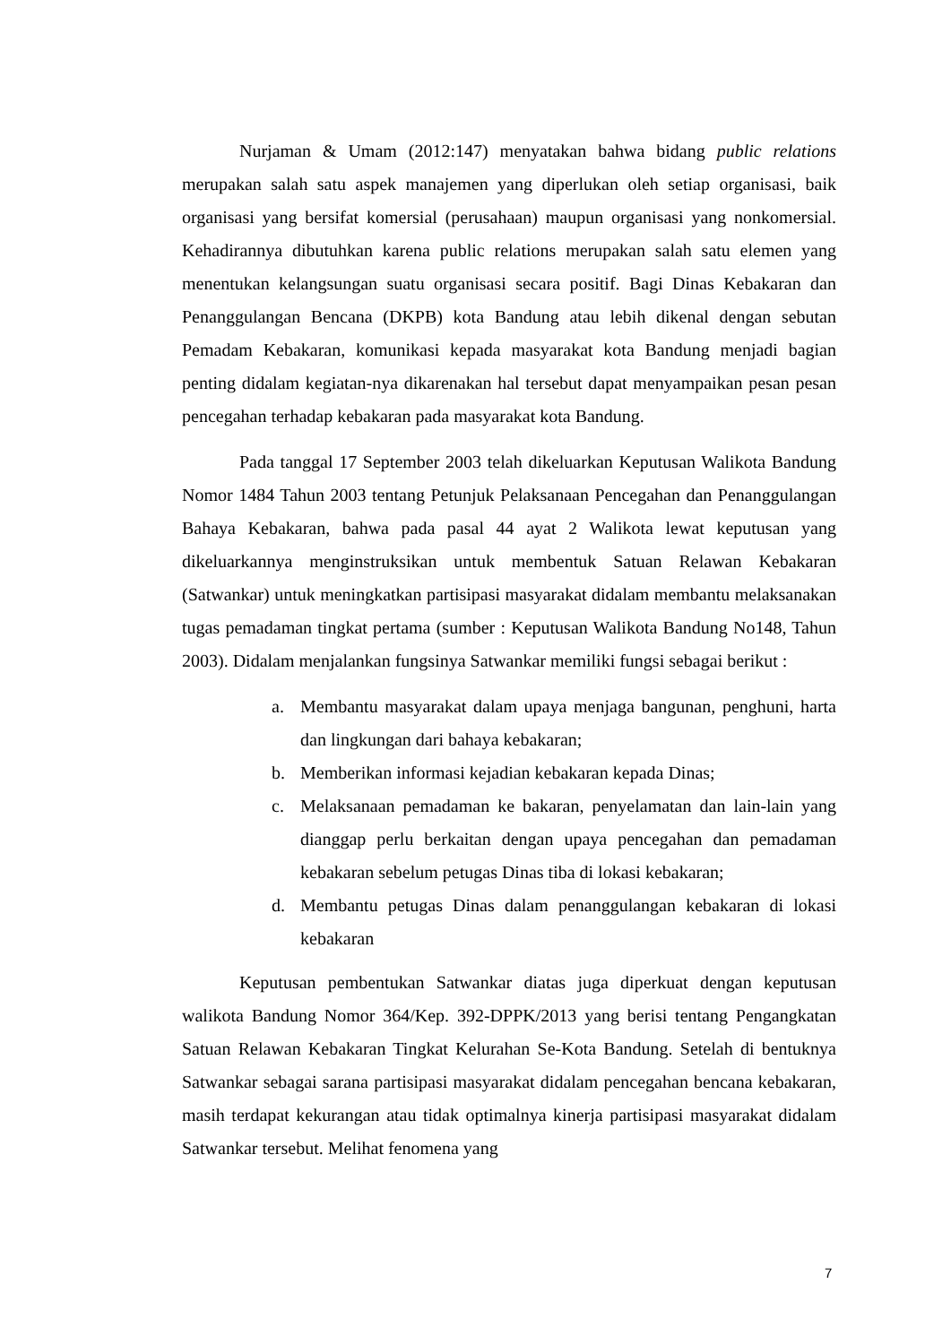Nurjaman & Umam (2012:147) menyatakan bahwa bidang public relations merupakan salah satu aspek manajemen yang diperlukan oleh setiap organisasi, baik organisasi yang bersifat komersial (perusahaan) maupun organisasi yang nonkomersial. Kehadirannya dibutuhkan karena public relations merupakan salah satu elemen yang menentukan kelangsungan suatu organisasi secara positif. Bagi Dinas Kebakaran dan Penanggulangan Bencana (DKPB) kota Bandung atau lebih dikenal dengan sebutan Pemadam Kebakaran, komunikasi kepada masyarakat kota Bandung menjadi bagian penting didalam kegiatan-nya dikarenakan hal tersebut dapat menyampaikan pesan pesan pencegahan terhadap kebakaran pada masyarakat kota Bandung.
Pada tanggal 17 September 2003 telah dikeluarkan Keputusan Walikota Bandung Nomor 1484 Tahun 2003 tentang Petunjuk Pelaksanaan Pencegahan dan Penanggulangan Bahaya Kebakaran, bahwa pada pasal 44 ayat 2 Walikota lewat keputusan yang dikeluarkannya menginstruksikan untuk membentuk Satuan Relawan Kebakaran (Satwankar) untuk meningkatkan partisipasi masyarakat didalam membantu melaksanakan tugas pemadaman tingkat pertama (sumber : Keputusan Walikota Bandung No148, Tahun 2003). Didalam menjalankan fungsinya Satwankar memiliki fungsi sebagai berikut :
a. Membantu masyarakat dalam upaya menjaga bangunan, penghuni, harta dan lingkungan dari bahaya kebakaran;
b. Memberikan informasi kejadian kebakaran kepada Dinas;
c. Melaksanaan pemadaman ke bakaran, penyelamatan dan lain-lain yang dianggap perlu berkaitan dengan upaya pencegahan dan pemadaman kebakaran sebelum petugas Dinas tiba di lokasi kebakaran;
d. Membantu petugas Dinas dalam penanggulangan kebakaran di lokasi kebakaran
Keputusan pembentukan Satwankar diatas juga diperkuat dengan keputusan walikota Bandung Nomor 364/Kep. 392-DPPK/2013 yang berisi tentang Pengangkatan Satuan Relawan Kebakaran Tingkat Kelurahan Se-Kota Bandung. Setelah di bentuknya Satwankar sebagai sarana partisipasi masyarakat didalam pencegahan bencana kebakaran, masih terdapat kekurangan atau tidak optimalnya kinerja partisipasi masyarakat didalam Satwankar tersebut. Melihat fenomena yang
7